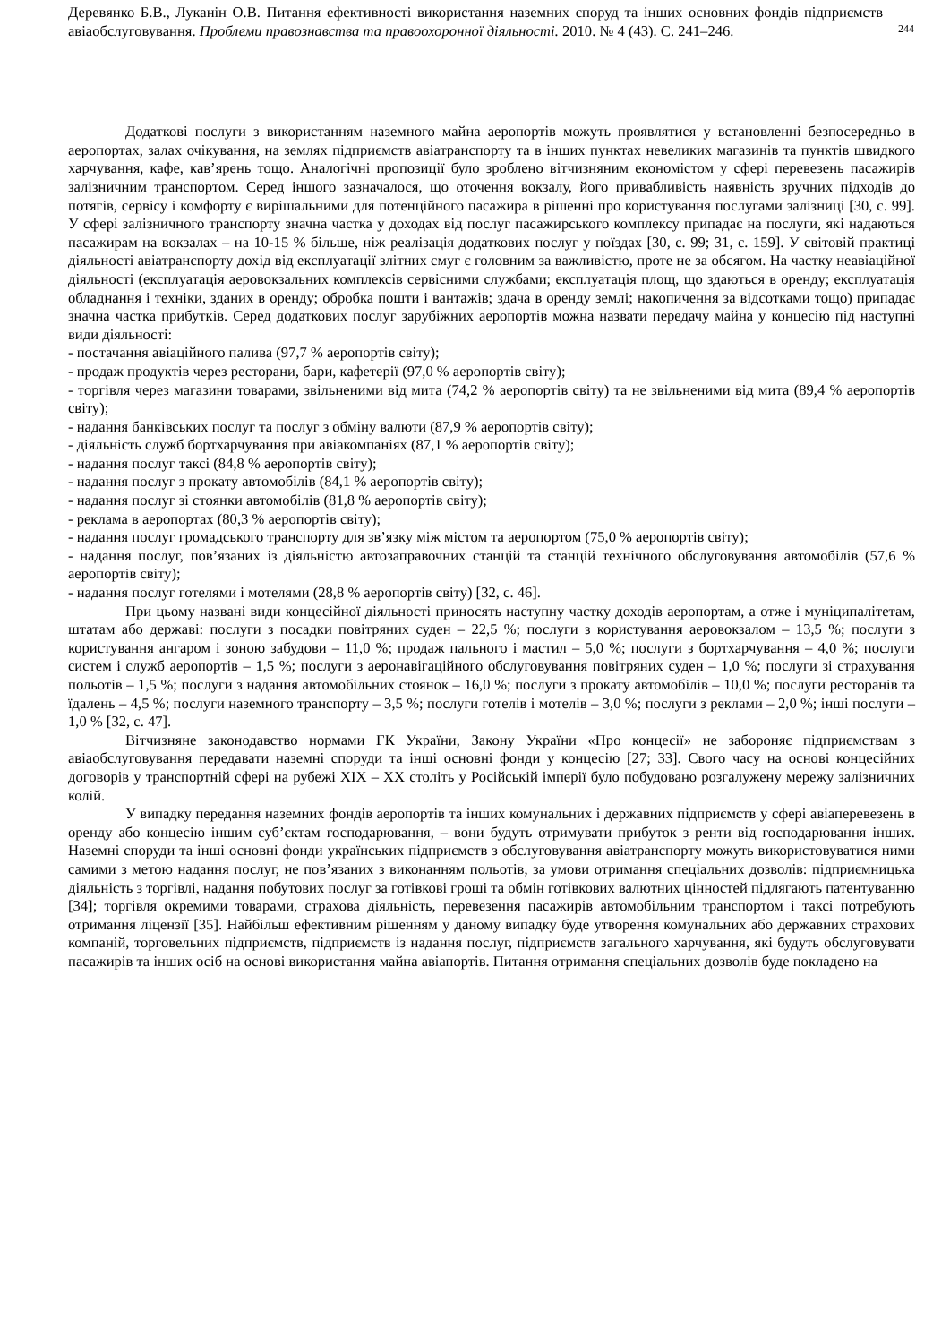Деревянко Б.В., Луканін О.В. Питання ефективності використання наземних споруд та інших основних фондів підприємств авіаобслуговування. Проблеми правознавства та правоохоронної діяльності. 2010. № 4 (43). С. 241–246.
244
Додаткові послуги з використанням наземного майна аеропортів можуть проявлятися у встановленні безпосередньо в аеропортах, залах очікування, на землях підприємств авіатранспорту та в інших пунктах невеликих магазинів та пунктів швидкого харчування, кафе, кав’ярень тощо. Аналогічні пропозиції було зроблено вітчизняним економістом у сфері перевезень пасажирів залізничним транспортом. Серед іншого зазначалося, що оточення вокзалу, його привабливість наявність зручних підходів до потягів, сервісу і комфорту є вирішальними для потенційного пасажира в рішенні про користування послугами залізниці [30, с. 99]. У сфері залізничного транспорту значна частка у доходах від послуг пасажирського комплексу припадає на послуги, які надаються пасажирам на вокзалах – на 10-15 % більше, ніж реалізація додаткових послуг у поїздах [30, с. 99; 31, с. 159]. У світовій практиці діяльності авіатранспорту дохід від експлуатації злітних смуг є головним за важливістю, проте не за обсягом. На частку неавіаційної діяльності (експлуатація аеровокзальних комплексів сервісними службами; експлуатація площ, що здаються в оренду; експлуатація обладнання і техніки, зданих в оренду; обробка пошти і вантажів; здача в оренду землі; накопичення за відсотками тощо) припадає значна частка прибутків. Серед додаткових послуг зарубіжних аеропортів можна назвати передачу майна у концесію під наступні види діяльності:
- постачання авіаційного палива (97,7 % аеропортів світу);
- продаж продуктів через ресторани, бари, кафетерії (97,0 % аеропортів світу);
- торгівля через магазини товарами, звільненими від мита (74,2 % аеропортів світу) та не звільненими від мита (89,4 % аеропортів світу);
- надання банківських послуг та послуг з обміну валюти (87,9 % аеропортів світу);
- діяльність служб бортхарчування при авіакомпаніях (87,1 % аеропортів світу);
- надання послуг таксі (84,8 % аеропортів світу);
- надання послуг з прокату автомобілів (84,1 % аеропортів світу);
- надання послуг зі стоянки автомобілів (81,8 % аеропортів світу);
- реклама в аеропортах (80,3 % аеропортів світу);
- надання послуг громадського транспорту для зв’язку між містом та аеропортом (75,0 % аеропортів світу);
- надання послуг, пов’язаних із діяльністю автозаправочних станцій та станцій технічного обслуговування автомобілів (57,6 % аеропортів світу);
- надання послуг готелями і мотелями (28,8 % аеропортів світу) [32, с. 46].
При цьому названі види концесійної діяльності приносять наступну частку доходів аеропортам, а отже і муніципалітетам, штатам або державі: послуги з посадки повітряних суден – 22,5 %; послуги з користування аеровокзалом – 13,5 %; послуги з користування ангаром і зоною забудови – 11,0 %; продаж пального і мастил – 5,0 %; послуги з бортхарчування – 4,0 %; послуги систем і служб аеропортів – 1,5 %; послуги з аеронавігаційного обслуговування повітряних суден – 1,0 %; послуги зі страхування польотів – 1,5 %; послуги з надання автомобільних стоянок – 16,0 %; послуги з прокату автомобілів – 10,0 %; послуги ресторанів та їдалень – 4,5 %; послуги наземного транспорту – 3,5 %; послуги готелів і мотелів – 3,0 %; послуги з реклами – 2,0 %; інші послуги – 1,0 % [32, с. 47].
Вітчизняне законодавство нормами ГК України, Закону України «Про концесії» не забороняє підприємствам з авіаобслуговування передавати наземні споруди та інші основні фонди у концесію [27; 33]. Свого часу на основі концесійних договорів у транспортній сфері на рубежі XIX – XX століть у Російській імперії було побудовано розгалужену мережу залізничних колій.
У випадку передання наземних фондів аеропортів та інших комунальних і державних підприємств у сфері авіаперевезень в оренду або концесію іншим суб’єктам господарювання, – вони будуть отримувати прибуток з ренти від господарювання інших. Наземні споруди та інші основні фонди українських підприємств з обслуговування авіатранспорту можуть використовуватися ними самими з метою надання послуг, не пов’язаних з виконанням польотів, за умови отримання спеціальних дозволів: підприємницька діяльність з торгівлі, надання побутових послуг за готівкові гроші та обмін готівкових валютних цінностей підлягають патентуванню [34]; торгівля окремими товарами, страхова діяльність, перевезення пасажирів автомобільним транспортом і таксі потребують отримання ліцензії [35]. Найбільш ефективним рішенням у даному випадку буде утворення комунальних або державних страхових компаній, торговельних підприємств, підприємств із надання послуг, підприємств загального харчування, які будуть обслуговувати пасажирів та інших осіб на основі використання майна авіапортів. Питання отримання спеціальних дозволів буде покладено на